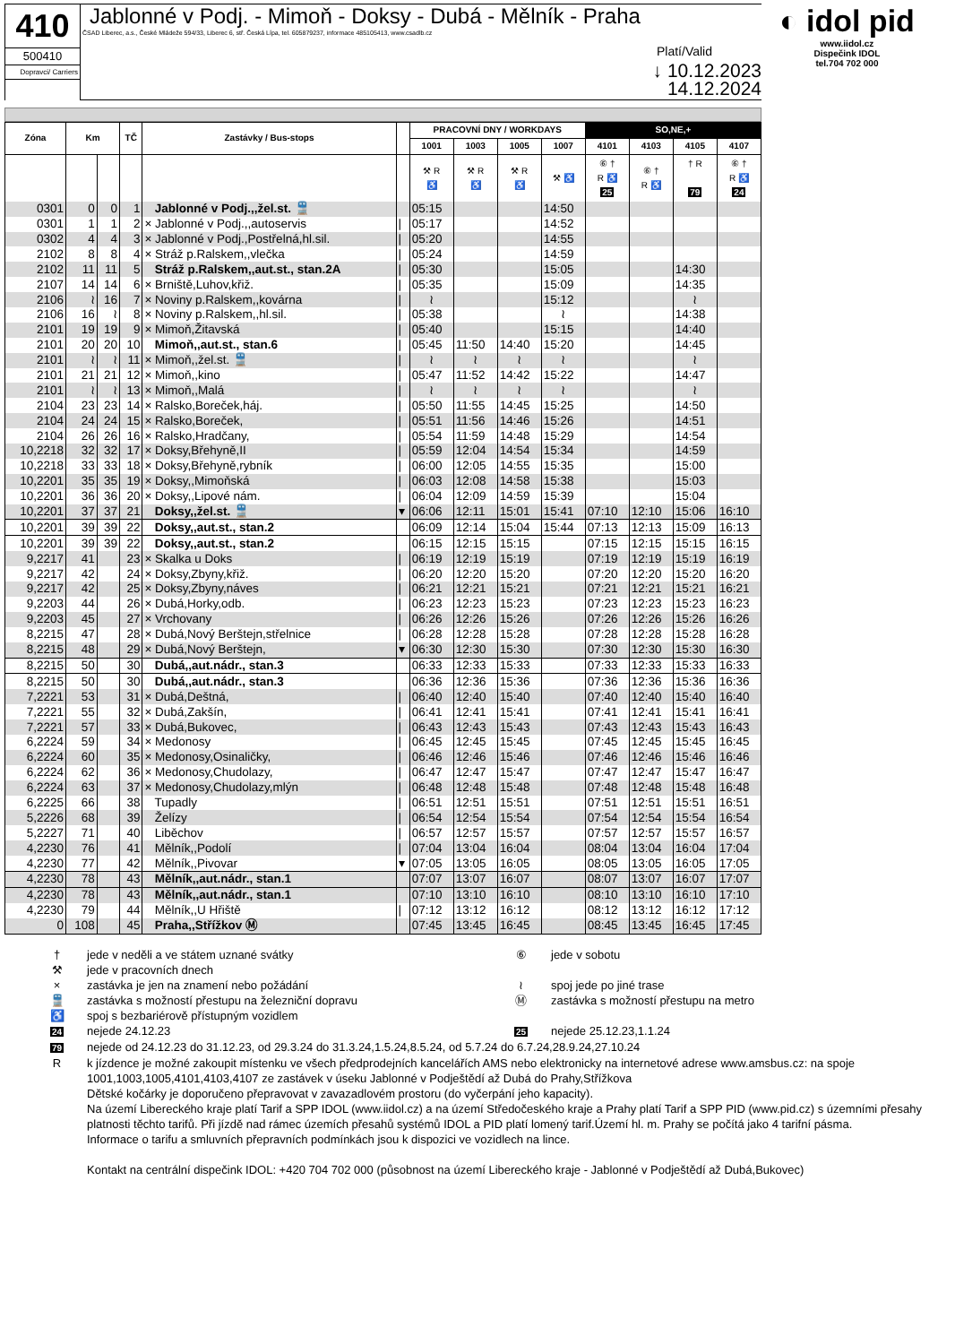410
500410
Dopravci/ Carriers
Jablonné v Podj. - Mimoň - Doksy - Dubá - Mělník - Praha
ČSAD Liberec, a.s., České Mládeže 594/33, Liberec 6, stř. Česká Lípa, tel. 605879237, informace 485105413, www.csadlb.cz
Platí/Valid
↓ 10.12.2023
14.12.2024
◐ idol pid
www.iidol.cz
Dispečink IDOL
tel.704 702 000
| Zóna | Km | | TČ | Zastávky / Bus-stops | | PRACOVNÍ DNY / WORKDAYS | | | | SO,NE,+ | | | |
| --- | --- | --- | --- | --- | --- | --- | --- | --- | --- | --- | --- | --- | --- |
| | | | | | | 1001 | 1003 | 1005 | 1007 | 4101 | 4103 | 4105 | 4107 |
| | | | | | | ⚒ R ♿ | ⚒ R ♿ | ⚒ R ♿ | ⚒ ♿ | ⑥ † R ♿ 25 | ⑥ † R ♿ | † R 79 | ⑥ † R ♿ 24 |
| 0301 | 0 | 0 | 1 | Jablonné v Podj.,,žel.st. 🚆 | | 05:15 | | | 14:50 | | | | |
| 0301 | 1 | 1 | 2 | × Jablonné v Podj.,,autoservis | / | 05:17 | | | 14:52 | | | | |
| 0302 | 4 | 4 | 3 | × Jablonné v Podj.,Postřelná,hl.sil. | / | 05:20 | | | 14:55 | | | | |
| 2102 | 8 | 8 | 4 | × Stráž p.Ralskem,,vlečka | / | 05:24 | | | 14:59 | | | | |
| 2102 | 11 | 11 | 5 | Stráž p.Ralskem,,aut.st., stan.2A | / | 05:30 | | | 15:05 | | | 14:30 | |
| 2107 | 14 | 14 | 6 | × Brniště,Luhov,křiž. | / | 05:35 | | | 15:09 | | | 14:35 | |
| 2106 | ≀ | 16 | 7 | × Noviny p.Ralskem,,kovárna | / | ≀ | | | 15:12 | | | ≀ | |
| 2106 | 16 | ≀ | 8 | × Noviny p.Ralskem,,hl.sil. | / | 05:38 | | | ≀ | | | 14:38 | |
| 2101 | 19 | 19 | 9 | × Mimoň,Žitavská | / | 05:40 | | | 15:15 | | | 14:40 | |
| 2101 | 20 | 20 | 10 | Mimoň,,aut.st., stan.6 | / | 05:45 | 11:50 | 14:40 | 15:20 | | | 14:45 | |
| 2101 | ≀ | ≀ | 11 | × Mimoň,,žel.st. 🚆 | / | ≀ | ≀ | ≀ | ≀ | | | ≀ | |
| 2101 | 21 | 21 | 12 | × Mimoň,,kino | / | 05:47 | 11:52 | 14:42 | 15:22 | | | 14:47 | |
| 2101 | ≀ | ≀ | 13 | × Mimoň,,Malá | / | ≀ | ≀ | ≀ | ≀ | | | ≀ | |
| 2104 | 23 | 23 | 14 | × Ralsko,Boreček,háj. | / | 05:50 | 11:55 | 14:45 | 15:25 | | | 14:50 | |
| 2104 | 24 | 24 | 15 | × Ralsko,Boreček, | / | 05:51 | 11:56 | 14:46 | 15:26 | | | 14:51 | |
| 2104 | 26 | 26 | 16 | × Ralsko,Hradčany, | / | 05:54 | 11:59 | 14:48 | 15:29 | | | 14:54 | |
| 10,2218 | 32 | 32 | 17 | × Doksy,Břehyně,II | / | 05:59 | 12:04 | 14:54 | 15:34 | | | 14:59 | |
| 10,2218 | 33 | 33 | 18 | × Doksy,Břehyně,rybník | / | 06:00 | 12:05 | 14:55 | 15:35 | | | 15:00 | |
| 10,2201 | 35 | 35 | 19 | × Doksy,,Mimoňská | / | 06:03 | 12:08 | 14:58 | 15:38 | | | 15:03 | |
| 10,2201 | 36 | 36 | 20 | × Doksy,,Lipové nám. | / | 06:04 | 12:09 | 14:59 | 15:39 | | | 15:04 | |
| 10,2201 | 37 | 37 | 21 | Doksy,,žel.st. 🚆 | ▾ | 06:06 | 12:11 | 15:01 | 15:41 | 07:10 | 12:10 | 15:06 | 16:10 |
| 10,2201 | 39 | 39 | 22 | Doksy,,aut.st., stan.2 | | 06:09 | 12:14 | 15:04 | 15:44 | 07:13 | 12:13 | 15:09 | 16:13 |
| 10,2201 | 39 | 39 | 22 | Doksy,,aut.st., stan.2 | | 06:15 | 12:15 | 15:15 | | 07:15 | 12:15 | 15:15 | 16:15 |
| 9,2217 | 41 | | 23 | × Skalka u Doks | / | 06:19 | 12:19 | 15:19 | | 07:19 | 12:19 | 15:19 | 16:19 |
| 9,2217 | 42 | | 24 | × Doksy,Zbyny,křiž. | / | 06:20 | 12:20 | 15:20 | | 07:20 | 12:20 | 15:20 | 16:20 |
| 9,2217 | 42 | | 25 | × Doksy,Zbyny,náves | / | 06:21 | 12:21 | 15:21 | | 07:21 | 12:21 | 15:21 | 16:21 |
| 9,2203 | 44 | | 26 | × Dubá,Horky,odb. | / | 06:23 | 12:23 | 15:23 | | 07:23 | 12:23 | 15:23 | 16:23 |
| 9,2203 | 45 | | 27 | × Vrchovany | / | 06:26 | 12:26 | 15:26 | | 07:26 | 12:26 | 15:26 | 16:26 |
| 8,2215 | 47 | | 28 | × Dubá,Nový Berštejn,střelnice | / | 06:28 | 12:28 | 15:28 | | 07:28 | 12:28 | 15:28 | 16:28 |
| 8,2215 | 48 | | 29 | × Dubá,Nový Berštejn, | ▾ | 06:30 | 12:30 | 15:30 | | 07:30 | 12:30 | 15:30 | 16:30 |
| 8,2215 | 50 | | 30 | Dubá,,aut.nádr., stan.3 | | 06:33 | 12:33 | 15:33 | | 07:33 | 12:33 | 15:33 | 16:33 |
| 8,2215 | 50 | | 30 | Dubá,,aut.nádr., stan.3 | | 06:36 | 12:36 | 15:36 | | 07:36 | 12:36 | 15:36 | 16:36 |
| 7,2221 | 53 | | 31 | × Dubá,Deštná, | / | 06:40 | 12:40 | 15:40 | | 07:40 | 12:40 | 15:40 | 16:40 |
| 7,2221 | 55 | | 32 | × Dubá,Zakšín, | / | 06:41 | 12:41 | 15:41 | | 07:41 | 12:41 | 15:41 | 16:41 |
| 7,2221 | 57 | | 33 | × Dubá,Bukovec, | / | 06:43 | 12:43 | 15:43 | | 07:43 | 12:43 | 15:43 | 16:43 |
| 6,2224 | 59 | | 34 | × Medonosy | / | 06:45 | 12:45 | 15:45 | | 07:45 | 12:45 | 15:45 | 16:45 |
| 6,2224 | 60 | | 35 | × Medonosy,Osinaličky, | / | 06:46 | 12:46 | 15:46 | | 07:46 | 12:46 | 15:46 | 16:46 |
| 6,2224 | 62 | | 36 | × Medonosy,Chudolazy, | / | 06:47 | 12:47 | 15:47 | | 07:47 | 12:47 | 15:47 | 16:47 |
| 6,2224 | 63 | | 37 | × Medonosy,Chudolazy,mlýn | / | 06:48 | 12:48 | 15:48 | | 07:48 | 12:48 | 15:48 | 16:48 |
| 6,2225 | 66 | | 38 | Tupadly | / | 06:51 | 12:51 | 15:51 | | 07:51 | 12:51 | 15:51 | 16:51 |
| 5,2226 | 68 | | 39 | Želízy | / | 06:54 | 12:54 | 15:54 | | 07:54 | 12:54 | 15:54 | 16:54 |
| 5,2227 | 71 | | 40 | Liběchov | / | 06:57 | 12:57 | 15:57 | | 07:57 | 12:57 | 15:57 | 16:57 |
| 4,2230 | 76 | | 41 | Mělník,,Podolí | / | 07:04 | 13:04 | 16:04 | | 08:04 | 13:04 | 16:04 | 17:04 |
| 4,2230 | 77 | | 42 | Mělník,,Pivovar | ▾ | 07:05 | 13:05 | 16:05 | | 08:05 | 13:05 | 16:05 | 17:05 |
| 4,2230 | 78 | | 43 | Mělník,,aut.nádr., stan.1 | | 07:07 | 13:07 | 16:07 | | 08:07 | 13:07 | 16:07 | 17:07 |
| 4,2230 | 78 | | 43 | Mělník,,aut.nádr., stan.1 | | 07:10 | 13:10 | 16:10 | | 08:10 | 13:10 | 16:10 | 17:10 |
| 4,2230 | 79 | | 44 | Mělník,,U Hřiště | / | 07:12 | 13:12 | 16:12 | | 08:12 | 13:12 | 16:12 | 17:12 |
| 0 | 108 | | 45 | Praha,,Střížkov Ⓜ | | 07:45 | 13:45 | 16:45 | | 08:45 | 13:45 | 16:45 | 17:45 |
† jede v neděli a ve státem uznané svátky ⑥ jede v sobotu
⚒ jede v pracovních dnech
× zastávka je jen na znamení nebo požádání ≀ spoj jede po jiné trase
🚆 zastávka s možností přestupu na železniční dopravu Ⓜ zastávka s možností přestupu na metro
♿ spoj s bezbariérově přístupným vozidlem
24 nejede 24.12.23
25 nejede 25.12.23,1.1.24
79 nejede od 24.12.23 do 31.12.23, od 29.3.24 do 31.3.24,1.5.24,8.5.24, od 5.7.24 do 6.7.24,28.9.24,27.10.24
R k jízdence je možné zakoupit místenku ve všech předprodejních kancelářích AMS nebo elektronicky na internetové adrese www.amsbus.cz: na spoje 1001,1003,1005,4101,4103,4107 ze zastávek v úseku Jablonné v Podještědí až Dubá do Prahy,Střížkova
Dětské kočárky je doporučeno přepravovat v zavazadlovém prostoru (do vyčerpání jeho kapacity).
Na území Libereckého kraje platí Tarif a SPP IDOL (www.iidol.cz) a na území Středočeského kraje a Prahy platí Tarif a SPP PID (www.pid.cz) s územními přesahy platnosti těchto tarifů. Při jízdě nad rámec územích přesahů systémů IDOL a PID platí lomený tarif.Území hl. m. Prahy se počítá jako 4 tarifní pásma.
Informace o tarifu a smluvních přepravních podmínkách jsou k dispozici ve vozidlech na lince.
Kontakt na centrální dispečink IDOL: +420 704 702 000 (působnost na území Libereckého kraje - Jablonné v Podještědí až Dubá,Bukovec)